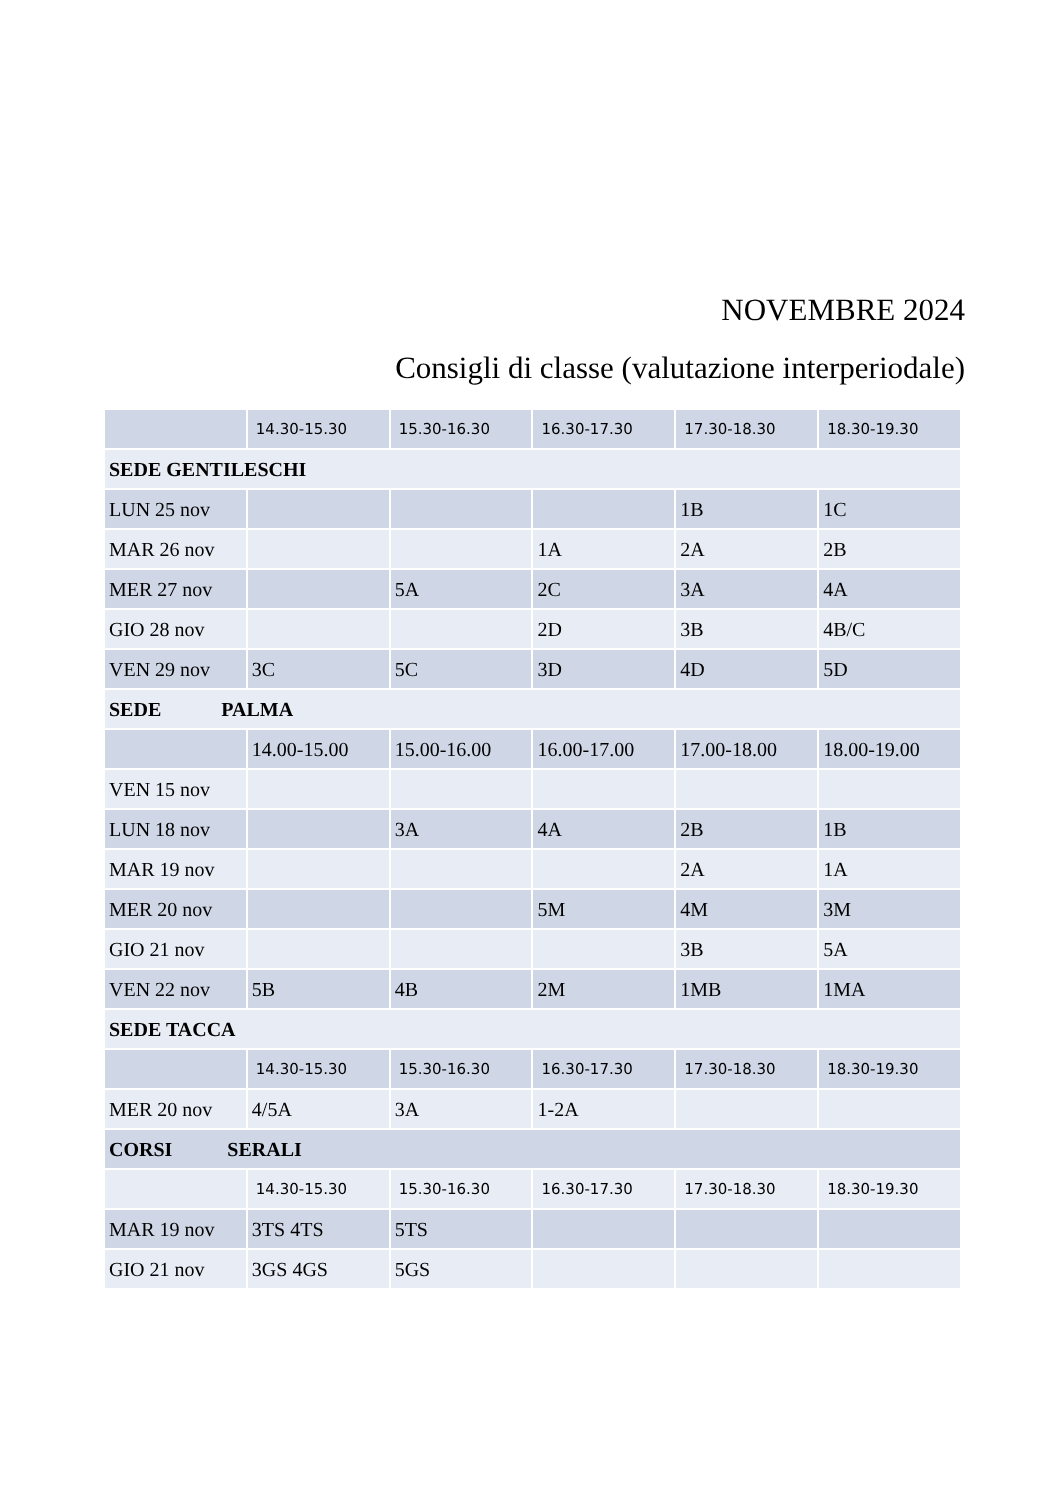NOVEMBRE 2024
Consigli di classe (valutazione interperiodale)
| | 14.30-15.30 | 15.30-16.30 | 16.30-17.30 | 17.30-18.30 | 18.30-19.30 |
| --- | --- | --- | --- | --- | --- |
| SEDE GENTILESCHI | | | | | |
| LUN 25 nov | | | | 1B | 1C |
| MAR 26 nov | | | 1A | 2A | 2B |
| MER 27 nov | | 5A | 2C | 3A | 4A |
| GIO 28 nov | | | 2D | 3B | 4B/C |
| VEN 29 nov | 3C | 5C | 3D | 4D | 5D |
| SEDE PALMA | | | | | |
| | 14.00-15.00 | 15.00-16.00 | 16.00-17.00 | 17.00-18.00 | 18.00-19.00 |
| VEN 15 nov | | | | | |
| LUN 18 nov | | 3A | 4A | 2B | 1B |
| MAR 19 nov | | | | 2A | 1A |
| MER 20 nov | | | 5M | 4M | 3M |
| GIO 21 nov | | | | 3B | 5A |
| VEN 22 nov | 5B | 4B | 2M | 1MB | 1MA |
| SEDE TACCA | | | | | |
| | 14.30-15.30 | 15.30-16.30 | 16.30-17.30 | 17.30-18.30 | 18.30-19.30 |
| MER 20 nov | 4/5A | 3A | 1-2A | | |
| CORSI SERALI | | | | | |
| | 14.30-15.30 | 15.30-16.30 | 16.30-17.30 | 17.30-18.30 | 18.30-19.30 |
| MAR 19 nov | 3TS 4TS | 5TS | | | |
| GIO 21 nov | 3GS 4GS | 5GS | | | |